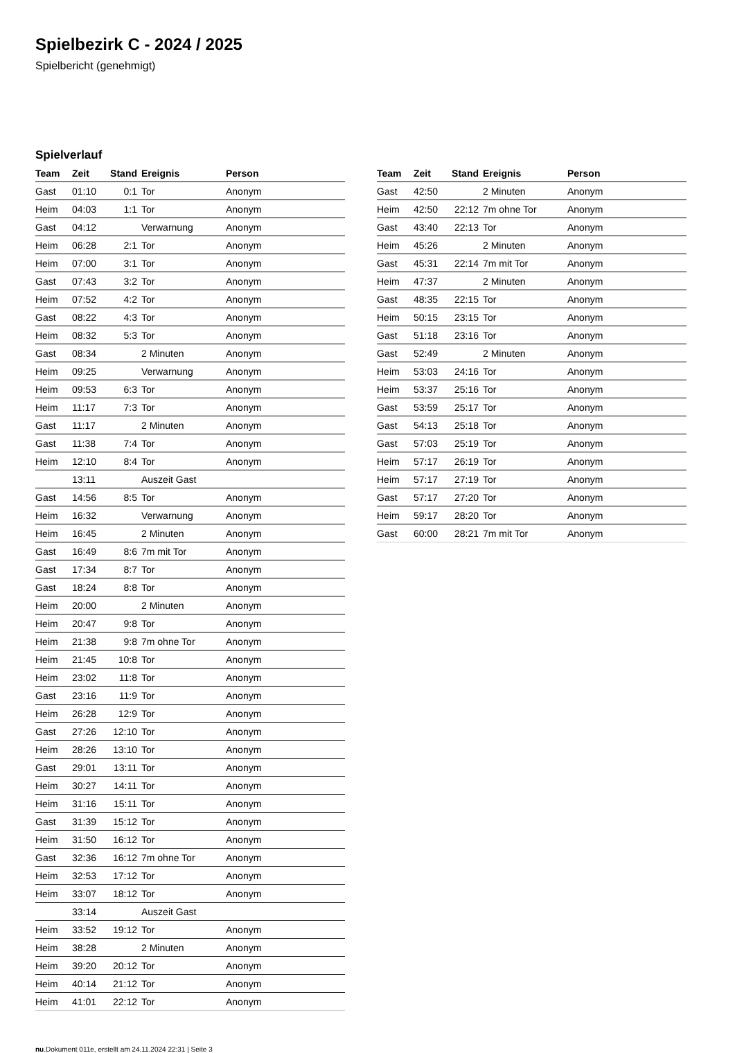Spielbezirk C - 2024 / 2025
Spielbericht (genehmigt)
Spielverlauf
| Team | Zeit | Stand | Ereignis | Person |
| --- | --- | --- | --- | --- |
| Gast | 01:10 | 0:1 | Tor | Anonym |
| Heim | 04:03 | 1:1 | Tor | Anonym |
| Gast | 04:12 | | Verwarnung | Anonym |
| Heim | 06:28 | 2:1 | Tor | Anonym |
| Heim | 07:00 | 3:1 | Tor | Anonym |
| Gast | 07:43 | 3:2 | Tor | Anonym |
| Heim | 07:52 | 4:2 | Tor | Anonym |
| Gast | 08:22 | 4:3 | Tor | Anonym |
| Heim | 08:32 | 5:3 | Tor | Anonym |
| Gast | 08:34 | | 2 Minuten | Anonym |
| Heim | 09:25 | | Verwarnung | Anonym |
| Heim | 09:53 | 6:3 | Tor | Anonym |
| Heim | 11:17 | 7:3 | Tor | Anonym |
| Gast | 11:17 | | 2 Minuten | Anonym |
| Gast | 11:38 | 7:4 | Tor | Anonym |
| Heim | 12:10 | 8:4 | Tor | Anonym |
| | 13:11 | | Auszeit Gast | |
| Gast | 14:56 | 8:5 | Tor | Anonym |
| Heim | 16:32 | | Verwarnung | Anonym |
| Heim | 16:45 | | 2 Minuten | Anonym |
| Gast | 16:49 | 8:6 | 7m mit Tor | Anonym |
| Gast | 17:34 | 8:7 | Tor | Anonym |
| Gast | 18:24 | 8:8 | Tor | Anonym |
| Heim | 20:00 | | 2 Minuten | Anonym |
| Heim | 20:47 | 9:8 | Tor | Anonym |
| Heim | 21:38 | 9:8 | 7m ohne Tor | Anonym |
| Heim | 21:45 | 10:8 | Tor | Anonym |
| Heim | 23:02 | 11:8 | Tor | Anonym |
| Gast | 23:16 | 11:9 | Tor | Anonym |
| Heim | 26:28 | 12:9 | Tor | Anonym |
| Gast | 27:26 | 12:10 | Tor | Anonym |
| Heim | 28:26 | 13:10 | Tor | Anonym |
| Gast | 29:01 | 13:11 | Tor | Anonym |
| Heim | 30:27 | 14:11 | Tor | Anonym |
| Heim | 31:16 | 15:11 | Tor | Anonym |
| Gast | 31:39 | 15:12 | Tor | Anonym |
| Heim | 31:50 | 16:12 | Tor | Anonym |
| Gast | 32:36 | 16:12 | 7m ohne Tor | Anonym |
| Heim | 32:53 | 17:12 | Tor | Anonym |
| Heim | 33:07 | 18:12 | Tor | Anonym |
| | 33:14 | | Auszeit Gast | |
| Heim | 33:52 | 19:12 | Tor | Anonym |
| Heim | 38:28 | | 2 Minuten | Anonym |
| Heim | 39:20 | 20:12 | Tor | Anonym |
| Heim | 40:14 | 21:12 | Tor | Anonym |
| Heim | 41:01 | 22:12 | Tor | Anonym |
| Team | Zeit | Stand | Ereignis | Person |
| --- | --- | --- | --- | --- |
| Gast | 42:50 | | 2 Minuten | Anonym |
| Heim | 42:50 | 22:12 | 7m ohne Tor | Anonym |
| Gast | 43:40 | 22:13 | Tor | Anonym |
| Heim | 45:26 | | 2 Minuten | Anonym |
| Gast | 45:31 | 22:14 | 7m mit Tor | Anonym |
| Heim | 47:37 | | 2 Minuten | Anonym |
| Gast | 48:35 | 22:15 | Tor | Anonym |
| Heim | 50:15 | 23:15 | Tor | Anonym |
| Gast | 51:18 | 23:16 | Tor | Anonym |
| Gast | 52:49 | | 2 Minuten | Anonym |
| Heim | 53:03 | 24:16 | Tor | Anonym |
| Heim | 53:37 | 25:16 | Tor | Anonym |
| Gast | 53:59 | 25:17 | Tor | Anonym |
| Gast | 54:13 | 25:18 | Tor | Anonym |
| Gast | 57:03 | 25:19 | Tor | Anonym |
| Heim | 57:17 | 26:19 | Tor | Anonym |
| Heim | 57:17 | 27:19 | Tor | Anonym |
| Gast | 57:17 | 27:20 | Tor | Anonym |
| Heim | 59:17 | 28:20 | Tor | Anonym |
| Gast | 60:00 | 28:21 | 7m mit Tor | Anonym |
nu.Dokument 011e, erstellt am 24.11.2024 22:31 | Seite 3